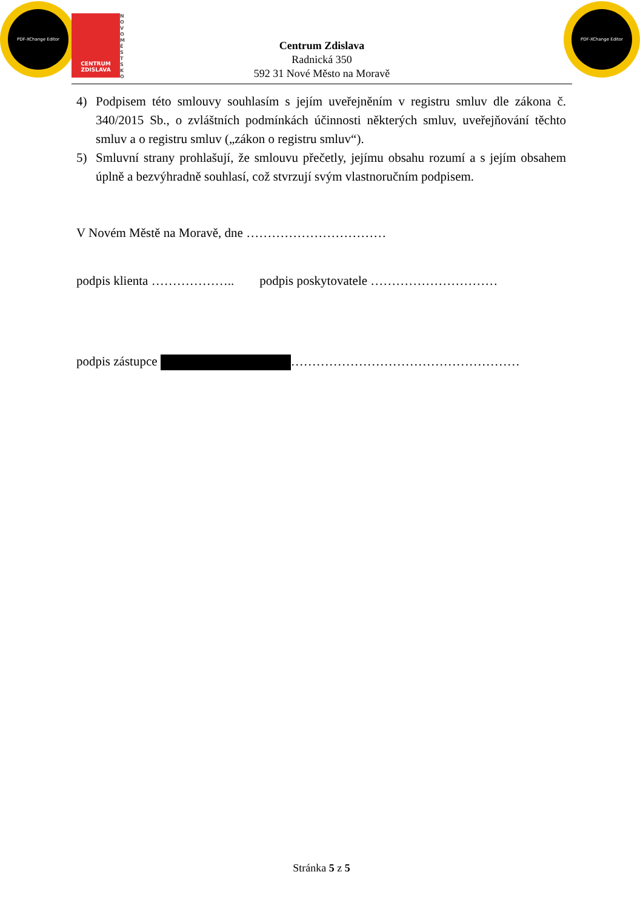PDF-XChange Editor
PDF-XChange Editor
CENTRUM
ZDISLAVA
N O V O M Ě S T S K O
Centrum Zdislava
Radnická 350
592 31 Nové Město na Moravě
4) Podpisem této smlouvy souhlasím s jejím uveřejněním v registru smluv dle zákona č. 340/2015 Sb., o zvláštních podmínkách účinnosti některých smluv, uveřejňování těchto smluv a o registru smluv („zákon o registru smluv“).
5) Smluvní strany prohlašují, že smlouvu přečetly, jejímu obsahu rozumí a s jejím obsahem úplně a bezvýhradně souhlasí, což stvrzují svým vlastnoručním podpisem.
V Novém Městě na Moravě, dne ……………………………
podpis klienta ……………….. podpis poskytovatele …………………………
podpis zástupce ………………………………………………
Stránka 5 z 5